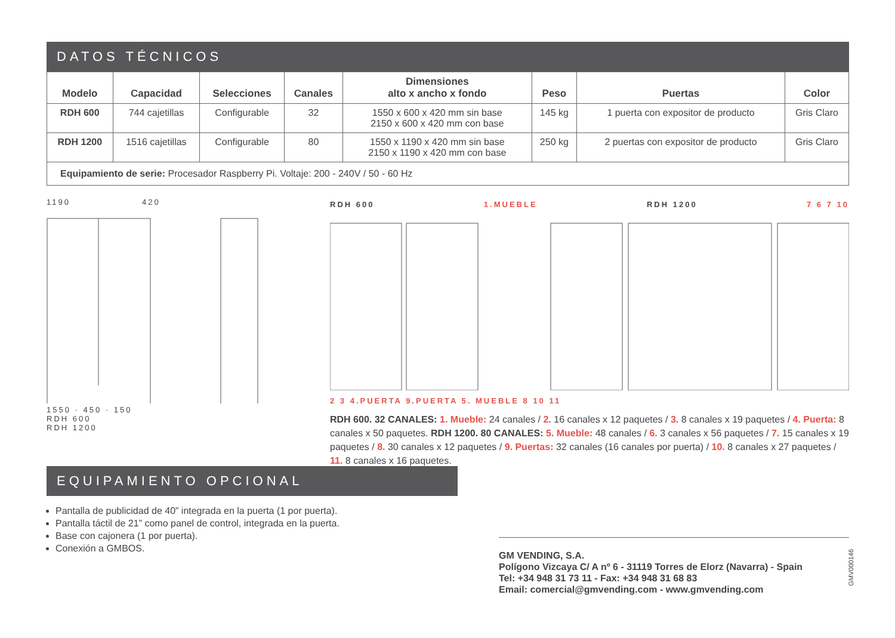DATOS TÉCNICOS
| Modelo | Capacidad | Selecciones | Canales | Dimensiones alto x ancho x fondo | Peso | Puertas | Color |
| --- | --- | --- | --- | --- | --- | --- | --- |
| RDH 600 | 744 cajetillas | Configurable | 32 | 1550 x 600 x 420 mm sin base 2150 x 600 x 420 mm con base | 145 kg | 1 puerta con expositor de producto | Gris Claro |
| RDH 1200 | 1516 cajetillas | Configurable | 80 | 1550 x 1190 x 420 mm sin base 2150 x 1190 x 420 mm con base | 250 kg | 2 puertas con expositor de producto | Gris Claro |
| Equipamiento de serie: Procesador Raspberry Pi. Voltaje: 200 - 240V / 50 - 60 Hz | | | | | | | |
1190 420
1550 · 450 · 150
RDH 600
RDH 1200
RDH 600 1.MUEBLE RDH 1200 7 6 7 10
2 3 4.PUERTA 9.PUERTA 5. MUEBLE 8 10 11
RDH 600. 32 CANALES: 1. Mueble: 24 canales / 2. 16 canales x 12 paquetes / 3. 8 canales x 19 paquetes / 4. Puerta: 8 canales x 50 paquetes. RDH 1200. 80 CANALES: 5. Mueble: 48 canales / 6. 3 canales x 56 paquetes / 7. 15 canales x 19 paquetes / 8. 30 canales x 12 paquetes / 9. Puertas: 32 canales (16 canales por puerta) / 10. 8 canales x 27 paquetes / 11. 8 canales x 16 paquetes.
EQUIPAMIENTO OPCIONAL
Pantalla de publicidad de 40” integrada en la puerta (1 por puerta).
Pantalla táctil de 21” como panel de control, integrada en la puerta.
Base con cajonera (1 por puerta).
Conexión a GMBOS.
GM VENDING, S.A.
Polígono Vizcaya C/ A nº 6 - 31119 Torres de Elorz (Navarra) - Spain
Tel: +34 948 31 73 11 - Fax: +34 948 31 68 83
Email: comercial@gmvending.com - www.gmvending.com
GMV000146